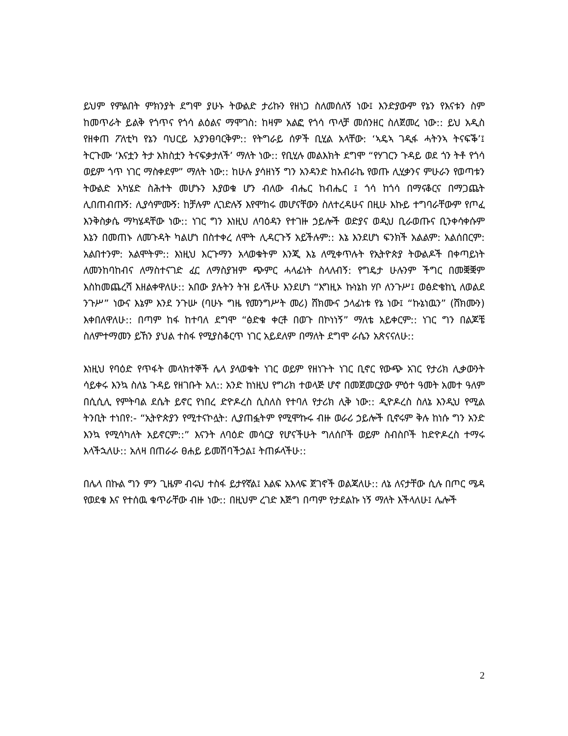ይህም የምልበት ምክንያት ደግሞ ያሁኑ ትውልድ ታሪኩን የዘነጋ ስለመሰለኝ ነው፤ እንድያውም የኔን የእናቱን ስም ከመጥራት ይልቅ የጎጥና የጎሳ ልዕልና ማሞገስ: ከዛም አልፎ የጎሳ ጥላቻ መሰንዘር ስለጀመረ ነው:: ይህ አዲስ የዘቀጠ ፖለቲካ የኔን ባህርይ አያንፀባርቅም:: የትግራይ ሰዎች ቢሂል አላቸው: ‘ኣዴኣ ገዲፋ ሓትንኣ ትናፍቕ’፤ ትርጉሙ ‘እናቷን ትታ አክስቷን ትናፍቃታለች’ ማለት ነው:: የቢሂሉ መልእክት ደግሞ “የሃገርን ጉዳይ ወደ ጎን ትቶ የጎሳ ወይም ጎጥ ነገር ማስቀደም” ማለት ነው:: ከሁሉ ያሳዘነኝ ግን አንዳንድ ከአብራኬ የወጡ ሊሂቃንና ምሁራን የወጣቱን ትውልድ አካሄድ ስሕተት መሆኑን እያወቁ ሆን ብለው ብሔር ከብሔር ፤ ጎሳ ከጎሳ በማናቆርና በማጋጨት ሊበጠብጡኝ: ሊያሳምሙኝ: ከቻሉም ሊገድሉኝ እየሞከሩ መሆናቸውን ስለተረዳሁና በዚሁ እኩይ ተግባራቸውም የጦፈ እንቅስቃሴ ማካሄዳቸው ነው:: ነገር ግን እነዚህ ለባዕዳን የተገዙ ኃይሎች ወድያና ወዲህ ቢራወጡና ቢንቀሳቀሱም እኔን በመጠኑ ለመጉዳት ካልሆነ በስተቀረ ለሞት ሊዳርጉኝ አይችሉም:: እኔ እንደሆነ ፍንክች አልልም: አልሰበርም: አልበተንም: አልሞትም:: እነዚህ እርጉማን አላወቁትም እንጂ እኔ ለሚቀጥሉት የኢትዮጵያ ትውልዶች በቀጣይነት ለመንከባከብና ለማስተናገድ ፈር ለማስያዝም ጭምር ሓላፊነት ስላለብኝ: የግዴታ ሁሉንም ችግር በመቛቛም እስከመጨረሻ እዘልቀዋለሁ:: አበው ያሉትን ትዝ ይላችሁ እንደሆነ “እግዚኦ ኩነኔከ ሃቦ ለንጉሥ፤ ወፅድቄከኒ ለወልደ ንጉሥ” ነውና እኔም እንደ ንጉሡ (ባሁኑ ግዜ የመንግሥት መሪ) ሸክሙና ኃላፊነቱ የኔ ነው፤ “ኩኔነዉን” (ሸክሙን) እቀበለዋለሁ:: በጣም ከፋ ከተባለ ደግሞ “ፅድቁ ቀርቶ በወጉ በኮነነኝ” ማለቴ አይቀርም:: ነገር ግን በልጆቼ ስለምተማመን ይኸን ያህል ተስፋ የሚያስቆርጥ ነገር አይደለም በማለት ደግሞ ራሴን አጽናናለሁ::
እነዚህ የባዕድ የጥፋት መላክተኞች ሌላ ያላወቁት ነገር ወይም የዘነጉት ነገር ቢኖር የውጭ አገር የታሪክ ሊቃውንት ሳይቀሩ እንኳ ስለኔ ጉዳይ የዘገቡት አለ:: አንድ ከነዚህ የግሪክ ተወላጅ ሆኖ በመጀመርያው ምዕተ ዓመት አመተ ዓለም በሲሲሊ የምትባል ደሴት ይኖር የነበረ ድዮዶረስ ሲስለስ የተባለ የታሪክ ሊቅ ነው:: ዲዮዶረስ ስለኔ እንዲህ የሚል ትንቢት ተነበየ:- “ኢትዮጵያን የሚተናኮሏት: ሊያጠፏትም የሚሞኩሩ ብዙ ወራሪ ኃይሎች ቢኖሩም ቅሉ ከነሱ ግን አንድ እንኳ የሚሳካለት አይኖርም::” እናንት ለባዕድ መሳርያ የሆናችሁት ግለሰቦች ወይም ስብስቦች ከድዮዶረስ ተማሩ እላችኋለሁ:: አለዛ በጠራራ ፀሐይ ይመሽባችኃል፤ ትጠፉላችሁ::
በሌላ በኩል ግን ምን ጊዜም ብሩህ ተስፋ ይታየኛል፤ እልፍ አእላፍ ጀገኖች ወልጃለሁ:: ለኔ ለናታቸው ሲሉ በጦር ሜዳ የወደቁ እና የተሰዉ ቁጥራቸው ብዙ ነው:: በዚህም ረገድ እጅግ በጣም የታደልኩ ነኝ ማለት እችላለሁ፤ ሌሎች
2